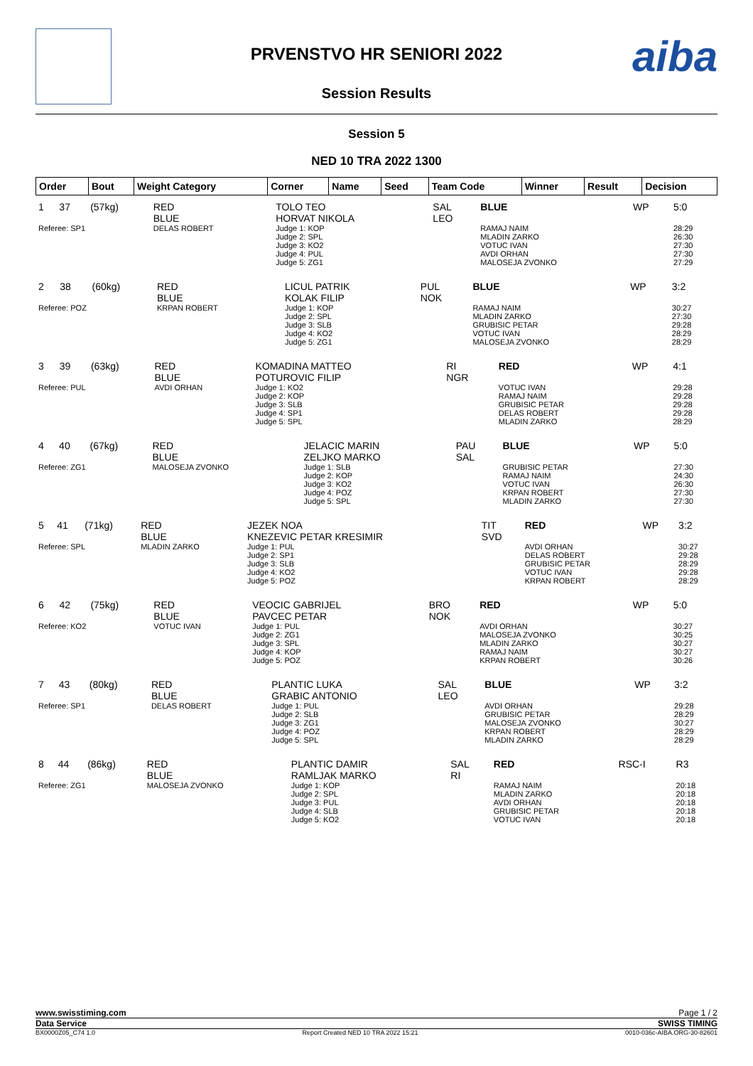aiba
PRVENSTVO HR SENIORI 2022
Session Results
Session 5
NED 10 TRA 2022 1300
| Order | Bout | Weight Category | Corner | Name | Seed | Team Code | Winner | Result | Decision |
| --- | --- | --- | --- | --- | --- | --- | --- | --- | --- |
| 1 | 37 | (57kg) | RED BLUE | TOLO TEO HORVAT NIKOLA | SAL LEO | BLUE | WP | 5:0 |
| Referee: SP1 | | | DELAS ROBERT | Judge 1: KOP Judge 2: SPL Judge 3: KO2 Judge 4: PUL Judge 5: ZG1 | | RAMAJ NAIM MLADIN ZARKO VOTUC IVAN AVDI ORHAN MALOSEJA ZVONKO | | 28:29 26:30 27:30 27:30 27:29 |
| 2 | 38 | (60kg) | RED BLUE | LICUL PATRIK KOLAK FILIP | PUL NOK | BLUE | WP | 3:2 |
| Referee: POZ | | | KRPAN ROBERT | Judge 1: KOP Judge 2: SPL Judge 3: SLB Judge 4: KO2 Judge 5: ZG1 | | RAMAJ NAIM MLADIN ZARKO GRUBISIC PETAR VOTUC IVAN MALOSEJA ZVONKO | | 30:27 27:30 29:28 28:29 28:29 |
| 3 | 39 | (63kg) | RED BLUE | KOMADINA MATTEO POTUROVIC FILIP | RI NGR | RED | WP | 4:1 |
| Referee: PUL | | | AVDI ORHAN | Judge 1: KO2 Judge 2: KOP Judge 3: SLB Judge 4: SP1 Judge 5: SPL | | VOTUC IVAN RAMAJ NAIM GRUBISIC PETAR DELAS ROBERT MLADIN ZARKO | | 29:28 29:28 29:28 29:28 28:29 |
| 4 | 40 | (67kg) | RED BLUE | JELACIC MARIN ZELJKO MARKO | PAU SAL | BLUE | WP | 5:0 |
| Referee: ZG1 | | | MALOSEJA ZVONKO | Judge 1: SLB Judge 2: KOP Judge 3: KO2 Judge 4: POZ Judge 5: SPL | | GRUBISIC PETAR RAMAJ NAIM VOTUC IVAN KRPAN ROBERT MLADIN ZARKO | | 27:30 24:30 26:30 27:30 27:30 |
| 5 | 41 | (71kg) | RED BLUE | JEZEK NOA KNEZEVIC PETAR KRESIMIR | TIT SVD | RED | WP | 3:2 |
| Referee: SPL | | | MLADIN ZARKO | Judge 1: PUL Judge 2: SP1 Judge 3: SLB Judge 4: KO2 Judge 5: POZ | | AVDI ORHAN DELAS ROBERT GRUBISIC PETAR VOTUC IVAN KRPAN ROBERT | | 30:27 29:28 28:29 29:28 28:29 |
| 6 | 42 | (75kg) | RED BLUE | VEOCIC GABRIJEL PAVCEC PETAR | BRO NOK | RED | WP | 5:0 |
| Referee: KO2 | | | VOTUC IVAN | Judge 1: PUL Judge 2: ZG1 Judge 3: SPL Judge 4: KOP Judge 5: POZ | | AVDI ORHAN MALOSEJA ZVONKO MLADIN ZARKO RAMAJ NAIM KRPAN ROBERT | | 30:27 30:25 30:27 30:27 30:26 |
| 7 | 43 | (80kg) | RED BLUE | PLANTIC LUKA GRABIC ANTONIO | SAL LEO | BLUE | WP | 3:2 |
| Referee: SP1 | | | DELAS ROBERT | Judge 1: PUL Judge 2: SLB Judge 3: ZG1 Judge 4: POZ Judge 5: SPL | | AVDI ORHAN GRUBISIC PETAR MALOSEJA ZVONKO KRPAN ROBERT MLADIN ZARKO | | 29:28 28:29 30:27 28:29 28:29 |
| 8 | 44 | (86kg) | RED BLUE | PLANTIC DAMIR RAMLJAK MARKO | SAL RI | RED | RSC-I | R3 |
| Referee: ZG1 | | | MALOSEJA ZVONKO | Judge 1: KOP Judge 2: SPL Judge 3: PUL Judge 4: SLB Judge 5: KO2 | | RAMAJ NAIM MLADIN ZARKO AVDI ORHAN GRUBISIC PETAR VOTUC IVAN | | 20:18 20:18 20:18 20:18 20:18 |
www.swisstiming.com Page 1 / 2
Data Service SWISS TIMING
BX0000Z05_C74 1.0 Report Created NED 10 TRA 2022 15:21 0010-036c-AIBA.ORG-30-82601